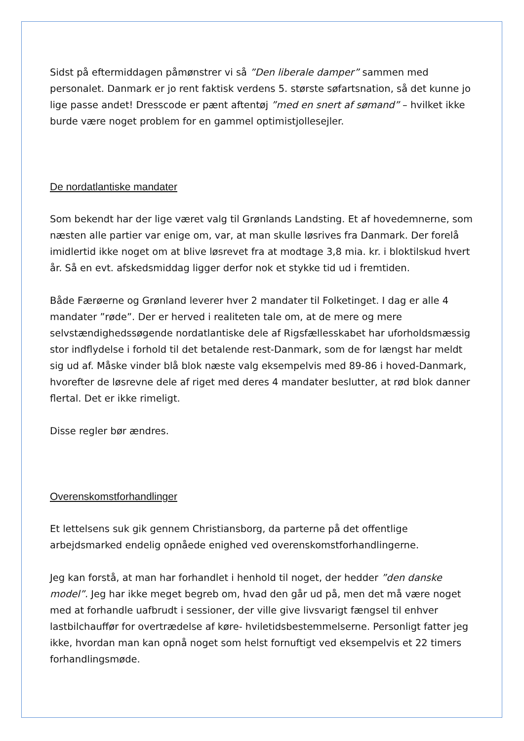Sidst på eftermiddagen påmønstrer vi så ”Den liberale damper” sammen med personalet. Danmark er jo rent faktisk verdens 5. største søfartsnation, så det kunne jo lige passe andet! Dresscode er pænt aftentøj ”med en snert af sømand” – hvilket ikke burde være noget problem for en gammel optimistjollesejler.
De nordatlantiske mandater
Som bekendt har der lige været valg til Grønlands Landsting. Et af hovedemnerne, som næsten alle partier var enige om, var, at man skulle løsrives fra Danmark. Der forelå imidlertid ikke noget om at blive løsrevet fra at modtage 3,8 mia. kr. i bloktilskud hvert år. Så en evt. afskedsmiddag ligger derfor nok et stykke tid ud i fremtiden.
Både Færøerne og Grønland leverer hver 2 mandater til Folketinget. I dag er alle 4 mandater ”røde”. Der er herved i realiteten tale om, at de mere og mere selvstændighedssøgende nordatlantiske dele af Rigsfællesskabet har uforholdsmæssig stor indflydelse i forhold til det betalende rest-Danmark, som de for længst har meldt sig ud af. Måske vinder blå blok næste valg eksempelvis med 89-86 i hoved-Danmark, hvorefter de løsrevne dele af riget med deres 4 mandater beslutter, at rød blok danner flertal. Det er ikke rimeligt.
Disse regler bør ændres.
Overenskomstforhandlinger
Et lettelsens suk gik gennem Christiansborg, da parterne på det offentlige arbejdsmarked endelig opnåede enighed ved overenskomstforhandlingerne.
Jeg kan forstå, at man har forhandlet i henhold til noget, der hedder ”den danske model”. Jeg har ikke meget begreb om, hvad den går ud på, men det må være noget med at forhandle uafbrudt i sessioner, der ville give livsvarigt fængsel til enhver lastbilchauffør for overtrædelse af køre- hviletidsbestemmelserne. Personligt fatter jeg ikke, hvordan man kan opnå noget som helst fornuftigt ved eksempelvis et 22 timers forhandlingsmøde.